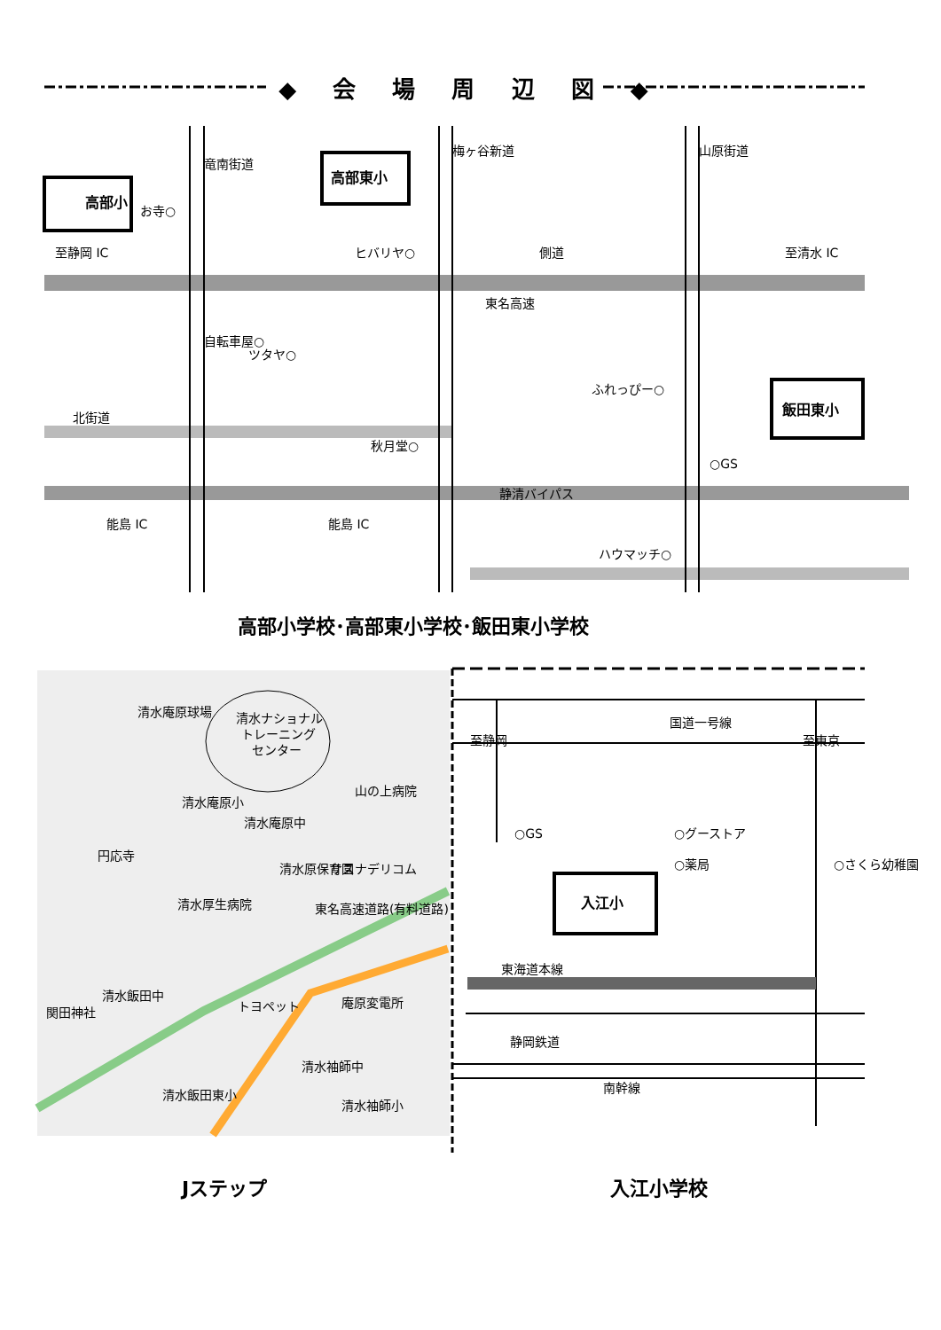◆ 会 場 周 辺 図 ◆
高部小
高部東小
飯田東小
入江小
お寺○
至静岡 IC
ヒバリヤ○
側道
至清水 IC
東名高速
ふれっぴー○
北街道
秋月堂○
○GS
静清バイパス
能島 IC
能島 IC
ハウマッチ○
竜南街道
梅ヶ谷新道
山原街道
自転車屋○
ツタヤ○
清水ナショナル
トレーニング
センター
清水庵原球場
山の上病院
清水庵原小
清水庵原中
円応寺
清水原保育園
サスナデリコム
清水厚生病院
東名高速道路(有料道路)
清水飯田中
関田神社
トヨペット
庵原変電所
清水袖師中
清水飯田東小
清水袖師小
国道一号線
至静岡
至東京
○GS
○グーストア
○薬局
○さくら幼稚園
東海道本線
静岡鉄道
南幹線
高部小学校･高部東小学校･飯田東小学校
Jステップ 入江小学校